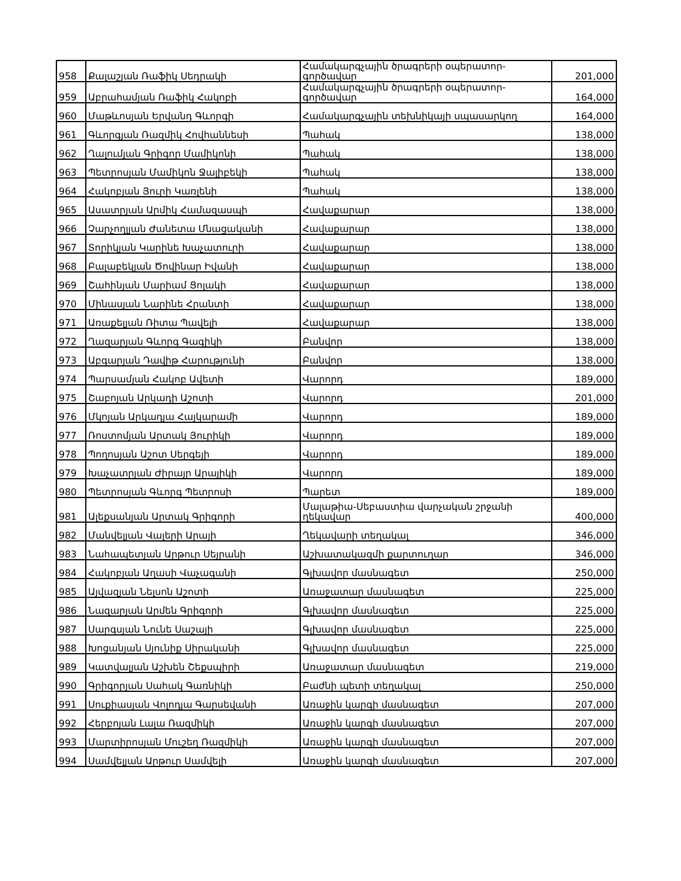| 958 | Քալաշյան Ռաֆիկ Սեդրակի | Համակարգչային ծրագրերի օպերատոր-գործավար | 201,000 |
| 959 | Աբրահամյան Ռաֆիկ Հակոբի | Համակարգչային ծրագրերի օպերատոր-գործավար | 164,000 |
| 960 | Մաթևոսյան Երվանդ Գևորգի | Համակարգչային տեխնիկայի սպասարկող | 164,000 |
| 961 | Գևորգյան Ռազմիկ Հովհաննեսի | Պահակ | 138,000 |
| 962 | Ղալումյան Գրիգոր Մամիկոնի | Պահակ | 138,000 |
| 963 | Պետրոսյան Մամիկոն Ջալիբեկի | Պահակ | 138,000 |
| 964 | Հակոբյան Յուրի Կառլենի | Պահակ | 138,000 |
| 965 | Ասատրյան Արմիկ Համազասպի | Հավաքարար | 138,000 |
| 966 | Չարչողլյան Ժանետա Մնացականի | Հավաքարար | 138,000 |
| 967 | Տորիկյան Կարինե Խաչատուրի | Հավաքարար | 138,000 |
| 968 | Բալաբեկյան Ծովինար Իվանի | Հավաքարար | 138,000 |
| 969 | Շահինյան Մարիամ Ցոլակի | Հավաքարար | 138,000 |
| 970 | Մինասյան Նարինե Հրանտի | Հավաքարար | 138,000 |
| 971 | Առաքելյան Ռիտա Պավելի | Հավաքարար | 138,000 |
| 972 | Ղազարյան Գևորգ Գագիկի | Բանվոր | 138,000 |
| 973 | Աբգարյան Դավիթ Հարությունի | Բանվոր | 138,000 |
| 974 | Պարսամյան Հակոբ Ավետի | Վարորդ | 189,000 |
| 975 | Շաբոյան Արկադի Աշոտի | Վարորդ | 201,000 |
| 976 | Մկոյան Արկադյա Հայկարամի | Վարորդ | 189,000 |
| 977 | Ռոստոմյան Արտակ Յուրիկի | Վարորդ | 189,000 |
| 978 | Պողոսյան Աշոտ Սերգեյի | Վարորդ | 189,000 |
| 979 | Խաչատրյան Ժիրայր Արայիկի | Վարորդ | 189,000 |
| 980 | Պետրոսյան Գևորգ Պետրոսի | Պարետ | 189,000 |
| 981 | Ալեքսանյան Արտակ Գրիգորի | Մալաթիա-Սեբաստիա վարչական շրջանի ղեկավար | 400,000 |
| 982 | Մանվելյան Վալերի Արայի | Ղեկավարի տեղակալ | 346,000 |
| 983 | Նահապետյան Արթուր Սեյրանի | Աշխատակազմի քարտուղար | 346,000 |
| 984 | Հակոբյան Աղասի Վաչագանի | Գլխավոր մասնագետ | 250,000 |
| 985 | Այվազյան Նելսոն Աշոտի | Առաջատար մասնագետ | 225,000 |
| 986 | Նազարյան Արմեն Գրիգորի | Գլխավոր մասնագետ | 225,000 |
| 987 | Սարգսյան Նունե Սաշայի | Գլխավոր մասնագետ | 225,000 |
| 988 | Խոցանյան Սյունիք Սիրականի | Գլխավոր մասնագետ | 225,000 |
| 989 | Կատվալյան Աշխեն Շեքսպիրի | Առաջատար մասնագետ | 219,000 |
| 990 | Գրիգորյան Սահակ Գառնիկի | Բաժնի պետի տեղակալ | 250,000 |
| 991 | Սուքիասյան Վոլոդյա Գարսեվանի | Առաջին կարգի մասնագետ | 207,000 |
| 992 | Հերբոյան Լալա Ռազմիկի | Առաջին կարգի մասնագետ | 207,000 |
| 993 | Մարտիրոսյան Մուշեղ Ռազմիկի | Առաջին կարգի մասնագետ | 207,000 |
| 994 | Սամվելյան Արթուր Սամվելի | Առաջին կարգի մասնագետ | 207,000 |